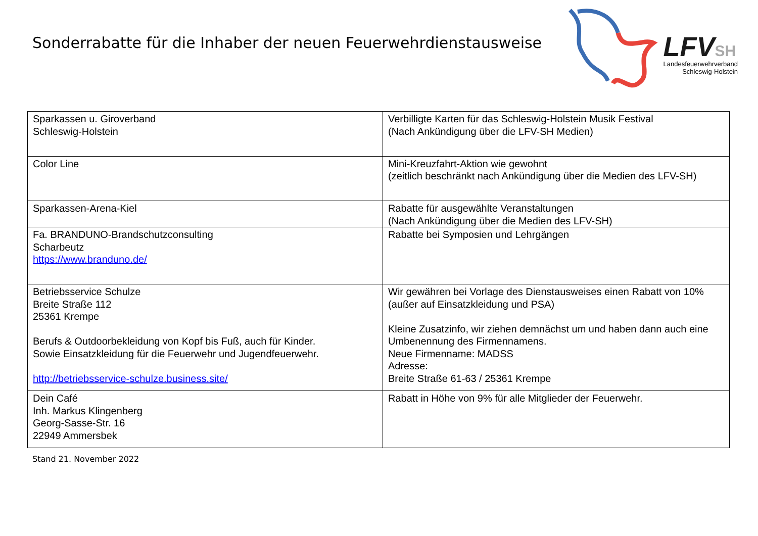Sonderrabatte für die Inhaber der neuen Feuerwehrdienstausweise
LFVSH
Landesfeuerwehrverband
Schleswig-Holstein
| Sparkassen u. Giroverband Schleswig-Holstein | Verbilligte Karten für das Schleswig-Holstein Musik Festival (Nach Ankündigung über die LFV-SH Medien) |
| Color Line | Mini-Kreuzfahrt-Aktion wie gewohnt (zeitlich beschränkt nach Ankündigung über die Medien des LFV-SH) |
| Sparkassen-Arena-Kiel | Rabatte für ausgewählte Veranstaltungen (Nach Ankündigung über die Medien des LFV-SH) |
| Fa. BRANDUNO-Brandschutzconsulting Scharbeutz https://www.branduno.de/ | Rabatte bei Symposien und Lehrgängen |
| Betriebsservice Schulze Breite Straße 112 25361 Krempe Berufs & Outdoorbekleidung von Kopf bis Fuß, auch für Kinder. Sowie Einsatzkleidung für die Feuerwehr und Jugendfeuerwehr. http://betriebsservice-schulze.business.site/ | Wir gewähren bei Vorlage des Dienstausweises einen Rabatt von 10% (außer auf Einsatzkleidung und PSA) Kleine Zusatzinfo, wir ziehen demnächst um und haben dann auch eine Umbenennung des Firmennamens. Neue Firmenname: MADSS Adresse: Breite Straße 61-63 / 25361 Krempe |
| Dein Café Inh. Markus Klingenberg Georg-Sasse-Str. 16 22949 Ammersbek | Rabatt in Höhe von 9% für alle Mitglieder der Feuerwehr. |
Stand 21. November 2022